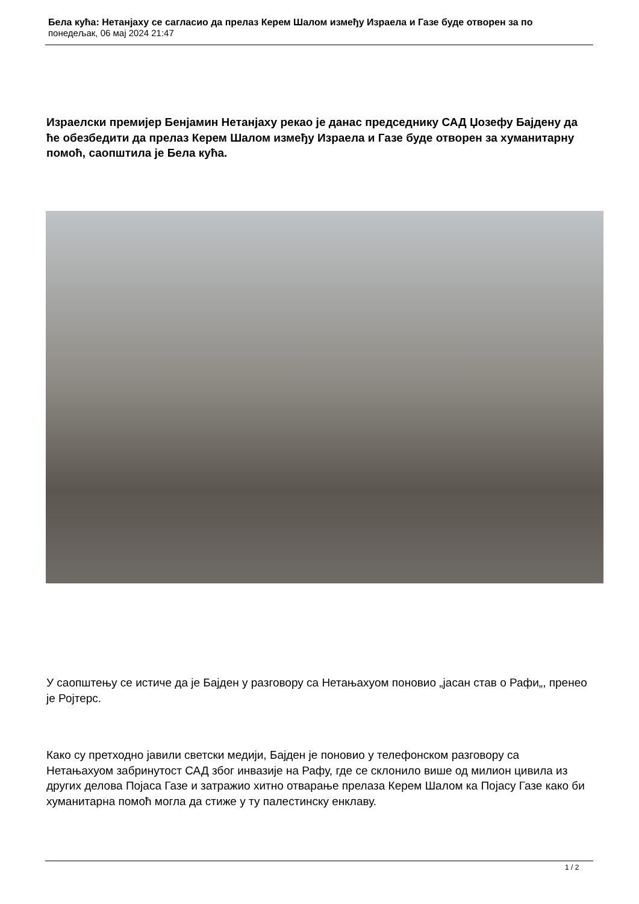Бела кућа: Нетанјаху се сагласио да прелаз Керем Шалом између Израела и Газе буде отворен за по
понедељак, 06 мај 2024 21:47
Израелски премијер Бенјамин Нетанјаху рекао је данас председнику САД Џозефу Бајдену да ће обезбедити да прелаз Керем Шалом између Израела и Газе буде отворен за хуманитарну помоћ, саопштила је Бела кућа.
У саопштењу се истиче да је Бајден у разговору са Нетањахуом поновио „јасан став о Рафи„, пренео је Ројтерс.
Како су претходно јавили светски медији, Бајден је поновио у телефонском разговору са Нетањахуом забринутост САД због инвазије на Рафу, где се склонило више од милион цивила из других делова Појаса Газе и затражио хитно отварање прелаза Керем Шалом ка Појасу Газе како би хуманитарна помоћ могла да стиже у ту палестинску енклаву.
1 / 2